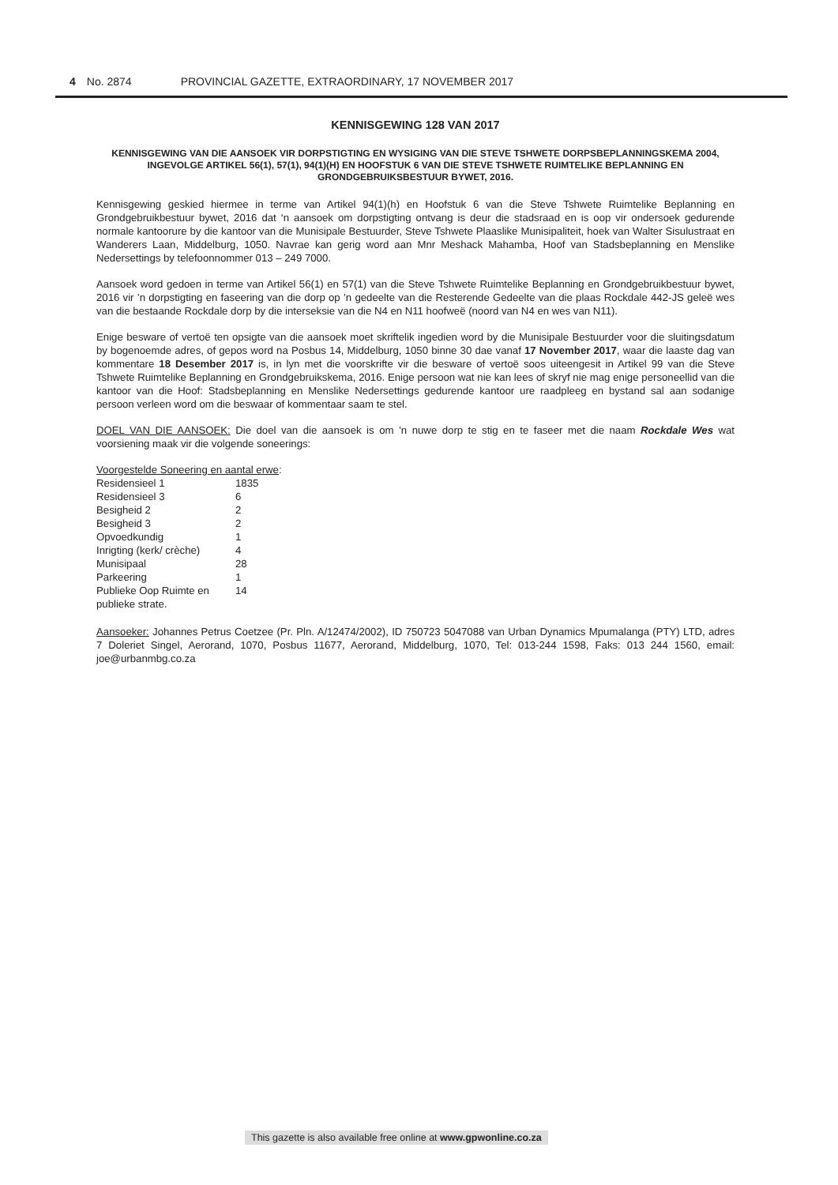4 No. 2874 PROVINCIAL GAZETTE, EXTRAORDINARY, 17 NOVEMBER 2017
KENNISGEWING 128 VAN 2017
KENNISGEWING VAN DIE AANSOEK VIR DORPSTIGTING EN WYSIGING VAN DIE STEVE TSHWETE DORPSBEPLANNINGSKEMA 2004, INGEVOLGE ARTIKEL 56(1), 57(1), 94(1)(H) EN HOOFSTUK 6 VAN DIE STEVE TSHWETE RUIMTELIKE BEPLANNING EN GRONDGEBRUIKSBESTUUR BYWET, 2016.
Kennisgewing geskied hiermee in terme van Artikel 94(1)(h) en Hoofstuk 6 van die Steve Tshwete Ruimtelike Beplanning en Grondgebruikbestuur bywet, 2016 dat ‘n aansoek om dorpstigting ontvang is deur die stadsraad en is oop vir ondersoek gedurende normale kantoorure by die kantoor van die Munisipale Bestuurder, Steve Tshwete Plaaslike Munisipaliteit, hoek van Walter Sisulustraat en Wanderers Laan, Middelburg, 1050. Navrae kan gerig word aan Mnr Meshack Mahamba, Hoof van Stadsbeplanning en Menslike Nedersettings by telefoonnommer 013 – 249 7000.
Aansoek word gedoen in terme van Artikel 56(1) en 57(1) van die Steve Tshwete Ruimtelike Beplanning en Grondgebruikbestuur bywet, 2016 vir ’n dorpstigting en faseering van die dorp op ’n gedeelte van die Resterende Gedeelte van die plaas Rockdale 442-JS geleë wes van die bestaande Rockdale dorp by die interseksie van die N4 en N11 hoofweë (noord van N4 en wes van N11).
Enige besware of vertoë ten opsigte van die aansoek moet skriftelik ingedien word by die Munisipale Bestuurder voor die sluitingsdatum by bogenoemde adres, of gepos word na Posbus 14, Middelburg, 1050 binne 30 dae vanaf 17 November 2017, waar die laaste dag van kommentare 18 Desember 2017 is, in lyn met die voorskrifte vir die besware of vertoë soos uiteengesit in Artikel 99 van die Steve Tshwete Ruimtelike Beplanning en Grondgebruikskema, 2016. Enige persoon wat nie kan lees of skryf nie mag enige personeellid van die kantoor van die Hoof: Stadsbeplanning en Menslike Nedersettings gedurende kantoor ure raadpleeg en bystand sal aan sodanige persoon verleen word om die beswaar of kommentaar saam te stel.
DOEL VAN DIE AANSOEK: Die doel van die aansoek is om ’n nuwe dorp te stig en te faseer met die naam Rockdale Wes wat voorsiening maak vir die volgende soneerings:
Voorgestelde Soneering en aantal erwe:
| Residensieel 1 | 1835 |
| Residensieel 3 | 6 |
| Besigheid 2 | 2 |
| Besigheid 3 | 2 |
| Opvoedkundig | 1 |
| Inrigting (kerk/ crèche) | 4 |
| Munisipaal | 28 |
| Parkeering | 1 |
| Publieke Oop Ruimte en publieke strate. | 14 |
Aansoeker: Johannes Petrus Coetzee (Pr. Pln. A/12474/2002), ID 750723 5047088 van Urban Dynamics Mpumalanga (PTY) LTD, adres 7 Doleriet Singel, Aerorand, 1070, Posbus 11677, Aerorand, Middelburg, 1070, Tel: 013-244 1598, Faks: 013 244 1560, email: joe@urbanmbg.co.za
This gazette is also available free online at www.gpwonline.co.za